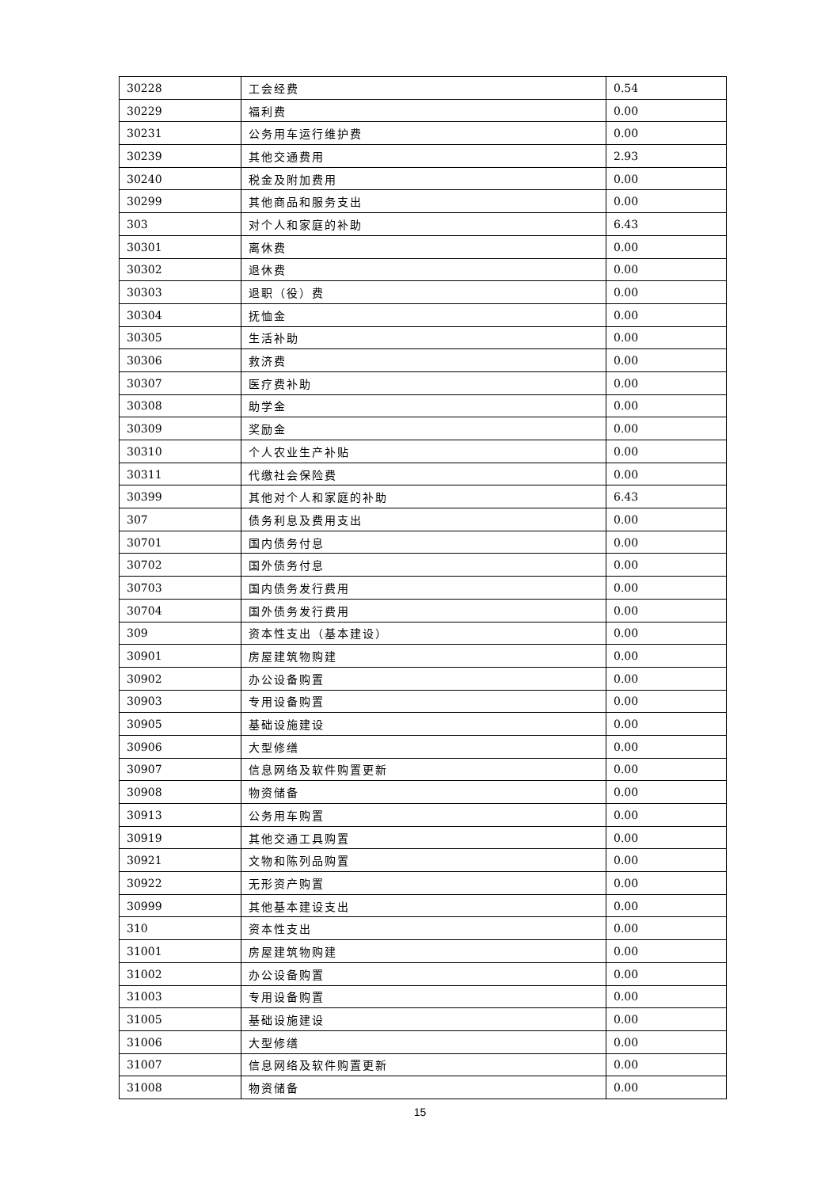| 30228 | 工会经费 | 0.54 |
| 30229 | 福利费 | 0.00 |
| 30231 | 公务用车运行维护费 | 0.00 |
| 30239 | 其他交通费用 | 2.93 |
| 30240 | 税金及附加费用 | 0.00 |
| 30299 | 其他商品和服务支出 | 0.00 |
| 303 | 对个人和家庭的补助 | 6.43 |
| 30301 | 离休费 | 0.00 |
| 30302 | 退休费 | 0.00 |
| 30303 | 退职（役）费 | 0.00 |
| 30304 | 抚恤金 | 0.00 |
| 30305 | 生活补助 | 0.00 |
| 30306 | 救济费 | 0.00 |
| 30307 | 医疗费补助 | 0.00 |
| 30308 | 助学金 | 0.00 |
| 30309 | 奖励金 | 0.00 |
| 30310 | 个人农业生产补贴 | 0.00 |
| 30311 | 代缴社会保险费 | 0.00 |
| 30399 | 其他对个人和家庭的补助 | 6.43 |
| 307 | 债务利息及费用支出 | 0.00 |
| 30701 | 国内债务付息 | 0.00 |
| 30702 | 国外债务付息 | 0.00 |
| 30703 | 国内债务发行费用 | 0.00 |
| 30704 | 国外债务发行费用 | 0.00 |
| 309 | 资本性支出（基本建设） | 0.00 |
| 30901 | 房屋建筑物购建 | 0.00 |
| 30902 | 办公设备购置 | 0.00 |
| 30903 | 专用设备购置 | 0.00 |
| 30905 | 基础设施建设 | 0.00 |
| 30906 | 大型修缮 | 0.00 |
| 30907 | 信息网络及软件购置更新 | 0.00 |
| 30908 | 物资储备 | 0.00 |
| 30913 | 公务用车购置 | 0.00 |
| 30919 | 其他交通工具购置 | 0.00 |
| 30921 | 文物和陈列品购置 | 0.00 |
| 30922 | 无形资产购置 | 0.00 |
| 30999 | 其他基本建设支出 | 0.00 |
| 310 | 资本性支出 | 0.00 |
| 31001 | 房屋建筑物购建 | 0.00 |
| 31002 | 办公设备购置 | 0.00 |
| 31003 | 专用设备购置 | 0.00 |
| 31005 | 基础设施建设 | 0.00 |
| 31006 | 大型修缮 | 0.00 |
| 31007 | 信息网络及软件购置更新 | 0.00 |
| 31008 | 物资储备 | 0.00 |
15